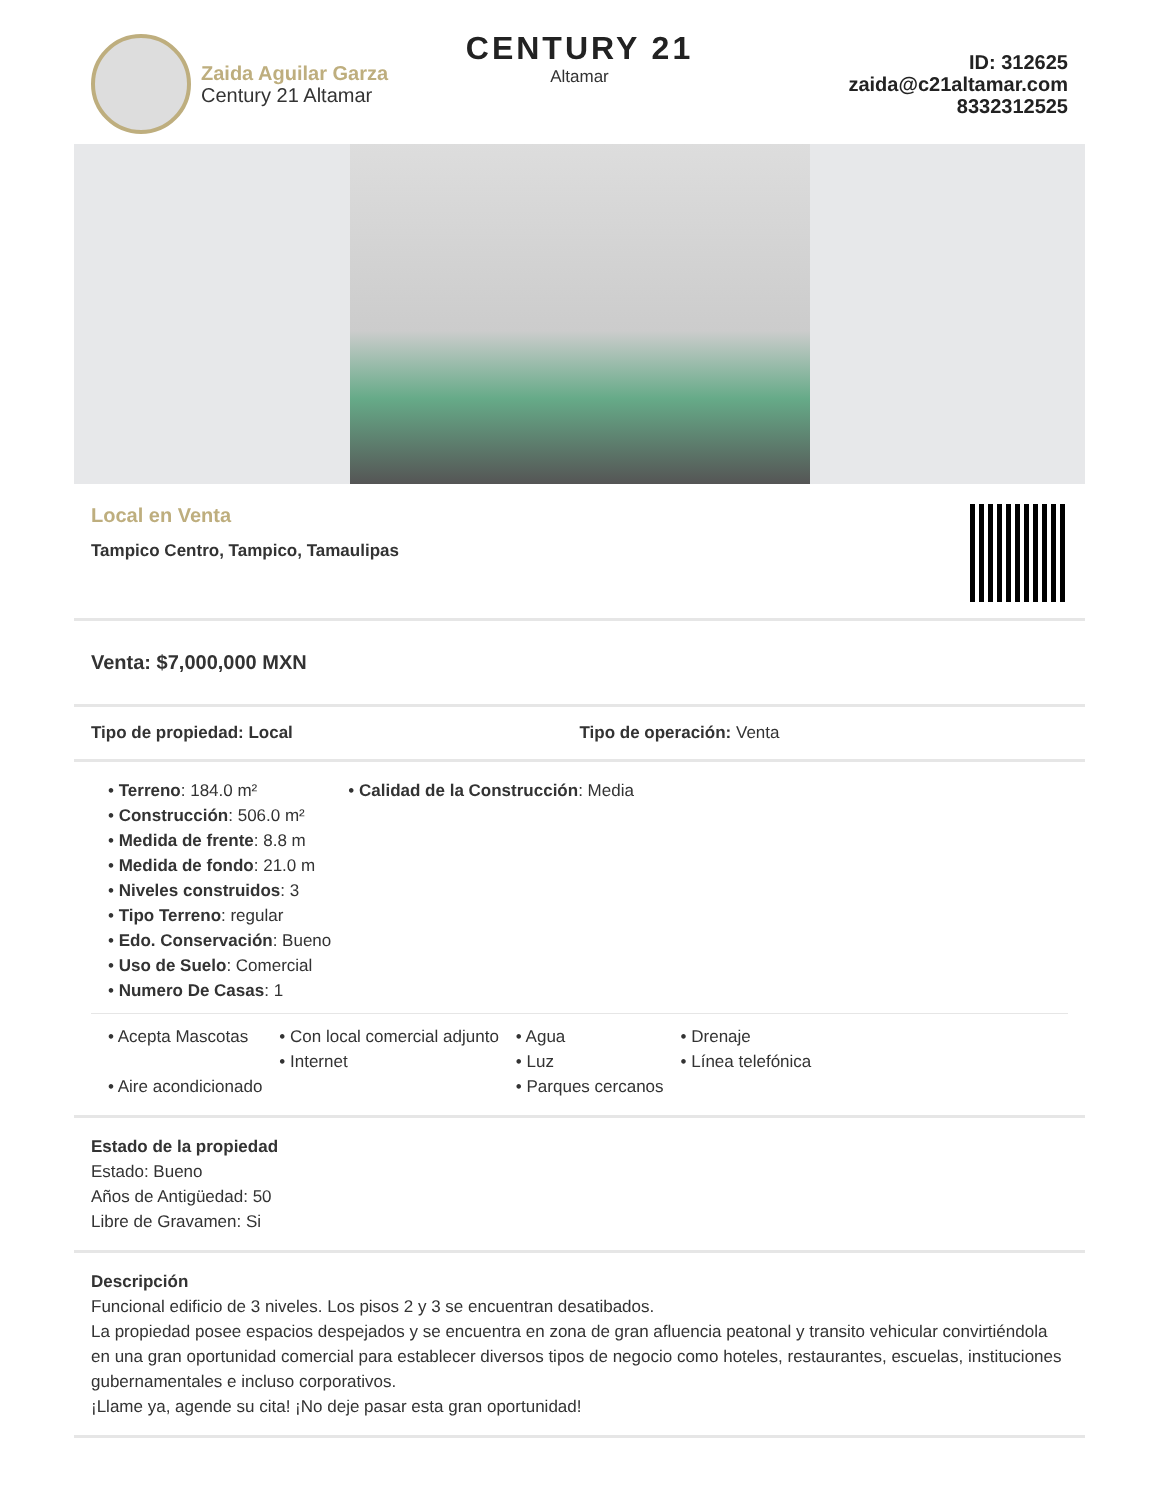Zaida Aguilar Garza
Century 21 Altamar
CENTURY 21
Altamar
ID: 312625
zaida@c21altamar.com
8332312525
Local en Venta
Tampico Centro, Tampico, Tamaulipas
Venta: $7,000,000 MXN
Tipo de propiedad: Local Tipo de operación: Venta
• Terreno: 184.0 m²
• Construcción: 506.0 m²
• Medida de frente: 8.8 m
• Medida de fondo: 21.0 m
• Niveles construidos: 3
• Tipo Terreno: regular
• Edo. Conservación: Bueno
• Uso de Suelo: Comercial
• Numero De Casas: 1
• Calidad de la Construcción: Media
• Acepta Mascotas
• Aire acondicionado
• Con local comercial adjunto
• Internet
• Agua
• Luz
• Parques cercanos
• Drenaje
• Línea telefónica
Estado de la propiedad
Estado: Bueno
Años de Antigüedad: 50
Libre de Gravamen: Si
Descripción
Funcional edificio de 3 niveles. Los pisos 2 y 3 se encuentran desatibados.
La propiedad posee espacios despejados y se encuentra en zona de gran afluencia peatonal y transito vehicular convirtiéndola en una gran oportunidad comercial para establecer diversos tipos de negocio como hoteles, restaurantes, escuelas, instituciones gubernamentales e incluso corporativos.
¡Llame ya, agende su cita! ¡No deje pasar esta gran oportunidad!